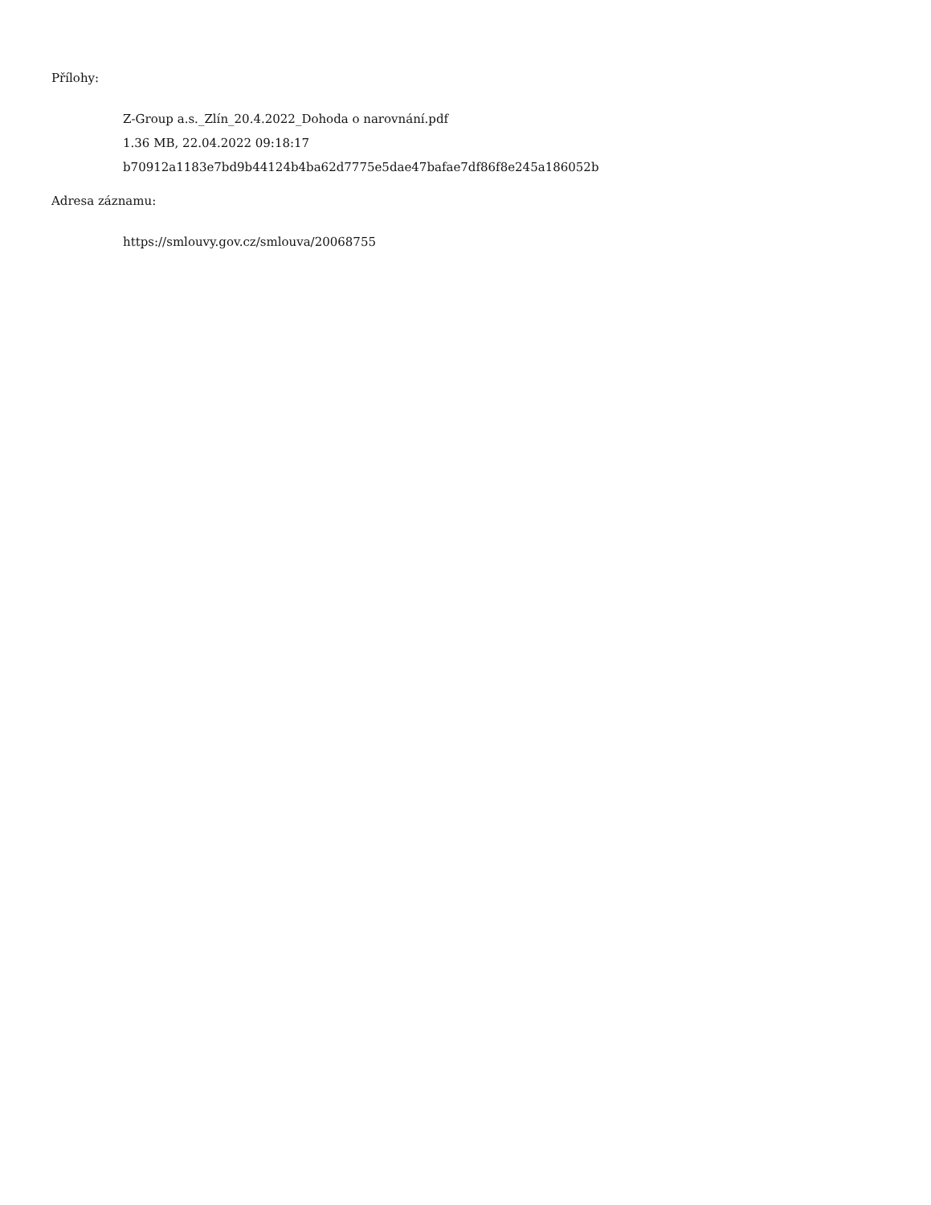Přílohy:
Z-Group a.s._Zlín_20.4.2022_Dohoda o narovnání.pdf
1.36 MB, 22.04.2022 09:18:17
b70912a1183e7bd9b44124b4ba62d7775e5dae47bafae7df86f8e245a186052b
Adresa záznamu:
https://smlouvy.gov.cz/smlouva/20068755